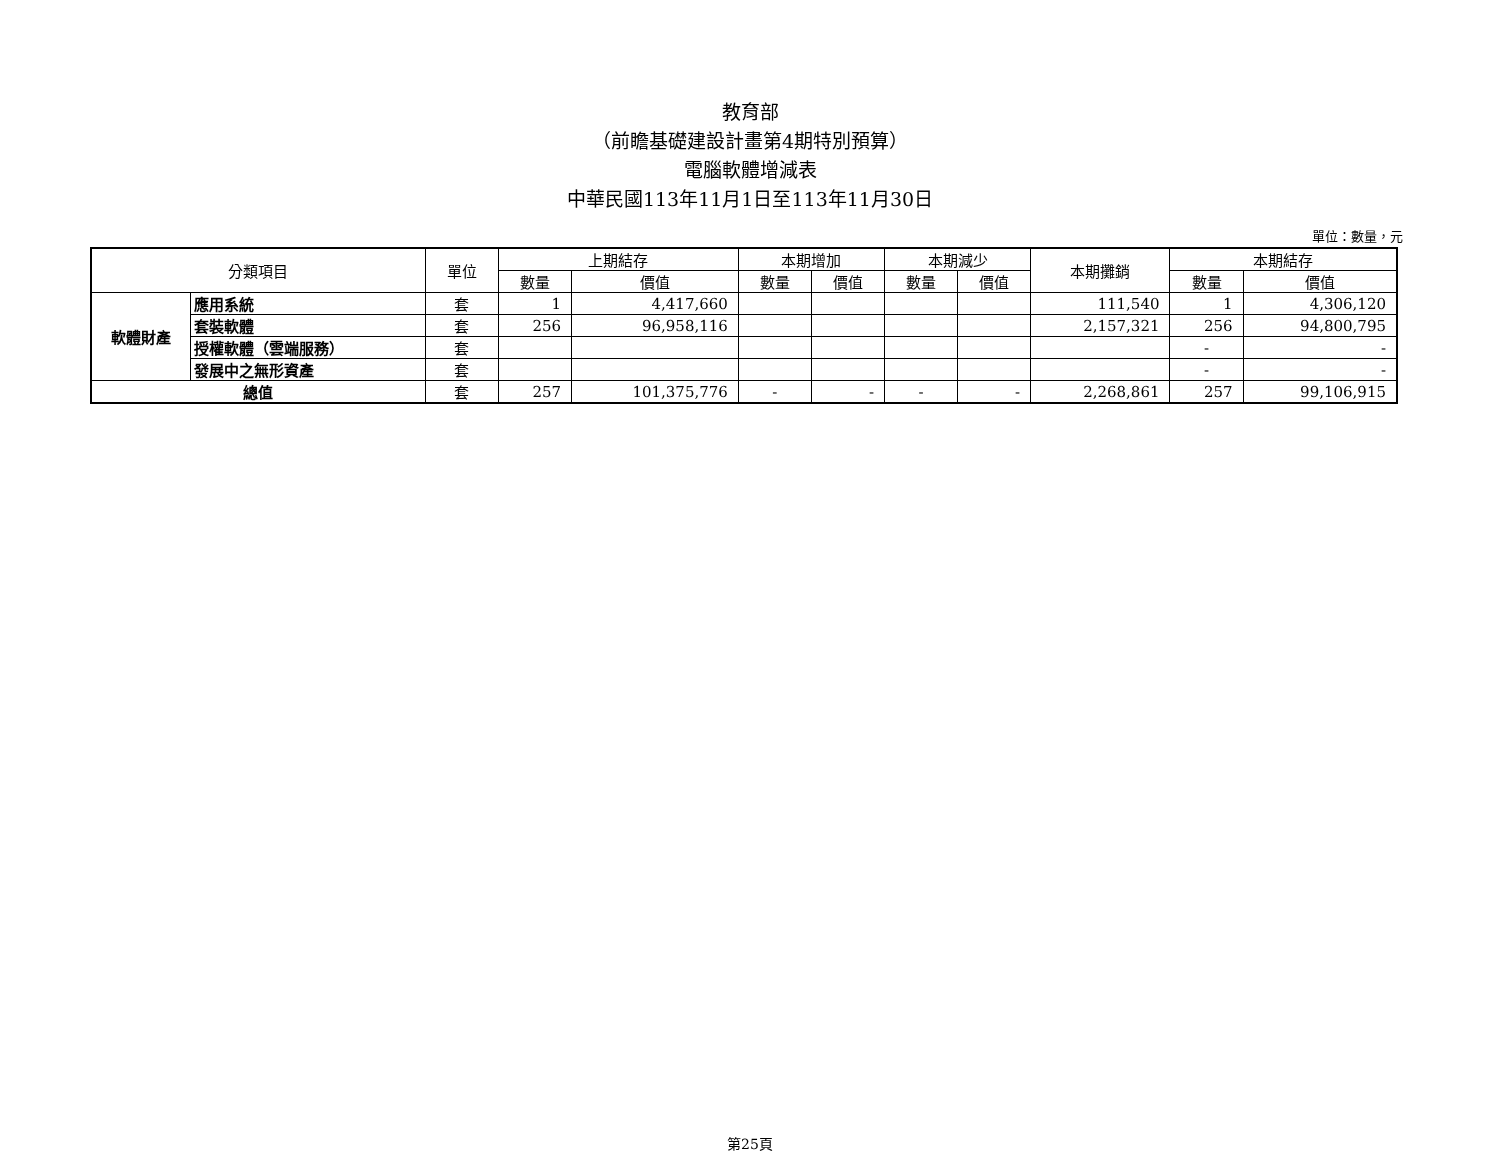教育部
（前瞻基礎建設計畫第4期特別預算）
電腦軟體增減表
中華民國113年11月1日至113年11月30日
單位：數量，元
| 分類項目 | | 單位 | 上期結存 | | 本期增加 | | 本期減少 | | 本期攤銷 | 本期結存 | |
| --- | --- | --- | --- | --- | --- | --- | --- | --- | --- | --- | --- |
| | | | 數量 | 價值 | 數量 | 價值 | 數量 | 價值 | | 數量 | 價值 |
| 軟體財產 | 應用系統 | 套 | 1 | 4,417,660 | | | | | 111,540 | 1 | 4,306,120 |
| | 套裝軟體 | 套 | 256 | 96,958,116 | | | | | 2,157,321 | 256 | 94,800,795 |
| | 授權軟體（雲端服務） | 套 | | | | | | | | - | - |
| | 發展中之無形資產 | 套 | | | | | | | | - | - |
| 總值 | | 套 | 257 | 101,375,776 | - | - | - | - | 2,268,861 | 257 | 99,106,915 |
第25頁